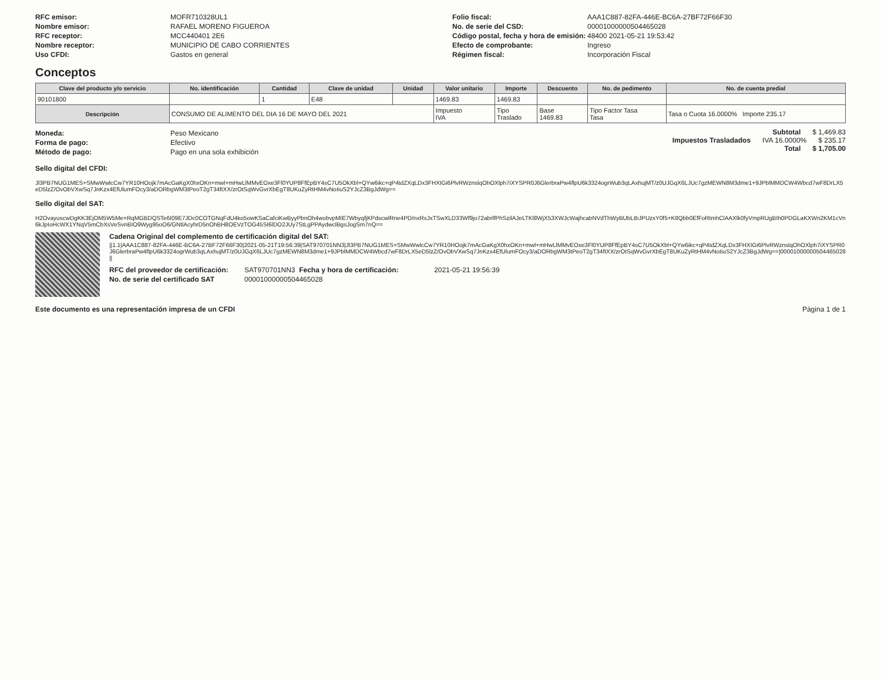RFC emisor: MOFR710328UL1
Nombre emisor: RAFAEL MORENO FIGUEROA
RFC receptor: MCC440401 2E6
Nombre receptor: MUNICIPIO DE CABO CORRIENTES
Uso CFDI: Gastos en general
Folio fiscal: AAA1C887-82FA-446E-BC6A-27BF72F66F30
No. de serie del CSD: 00001000000504465028
Código postal, fecha y hora de emisión: 48400 2021-05-21 19:53:42
Efecto de comprobante: Ingreso
Régimen fiscal: Incorporación Fiscal
Conceptos
| Clave del producto y/o servicio | No. identificación | Cantidad | Clave de unidad | Unidad | Valor unitario | Importe | Descuento | No. de pedimento | No. de cuenta predial |
| --- | --- | --- | --- | --- | --- | --- | --- | --- | --- |
| 90101800 | | 1 | E48 | | 1469.83 | 1469.83 | | | |
| Descripción | CONSUMO DE ALIMENTO DEL DIA 16 DE MAYO DEL 2021 | | | | Impuesto IVA | Tipo Traslado | Base 1469.83 | Tipo Factor Tasa Tasa | Tasa o Cuota 16.0000% Importe 235.17 |
Moneda: Peso Mexicano
Forma de pago: Efectivo
Método de pago: Pago en una sola exhibición
Subtotal $ 1,469.83
Impuestos Trasladados IVA 16.0000% $ 235.17
Total $ 1,705.00
Sello digital del CFDI:
Jl3PB7NUG1MES+SMwWwlcCw7YR10HOojk7mAcGaKgX0hxOKn+mwl+mHwLlMMvEOxe3Fl0YUP8FfEpBY4sC7U5OkXbl+QYw6ikc+qP4tdZXqLDx3FHXIGi6PlvRWznslqOhOXlph7iXYSPR0J6GlerbraPw4flpU6k3324ogrWub3qLAxhujMT/z0UJGqX6LJUc7gzMEWN8M3dme1+9JPblMMDCW4Wbcd7wF8DrLX5eD5lzZ/OvObVXwSq7JnKzx4EfUlumFOcy3/aDORbgWM3tPeoT2gT34ftXX/zrOtSqWvGvrXbEgT8UKuZyRtHM4vNoIiuS2YJcZ3BgJdWg==
Sello digital del SAT:
H2OvayuscwDgKK3EjOM5W5Me+RqMGBDQSTe6I09E7JDc0COTGNqFdU4ko5owKSaCafciKwByyPbnOh4wobvpMIE7WbyqfjKPdscwlRne4PD/nxRxJxTSwXLD33Wf9jo72abrlfPhSzilAJeLTKl8WjX53XWJcWajhcabNVdThWyBUbLtbJPUzxY0f5+K8Qbb0EfFoRtmhClAAXlk0fyVmpRUgBIh0PDGLaKXWn2KM1cVn6kJpIoHcWX1YNqV5mCbXsVeSvnBIO9Wyg95oO6/GNtlAcyhrD5nOhBH8OEVzTOG45SI6lDO2JUy7StLgPPAydwclBgsJogSm7nQ==
Cadena Original del complemento de certificación digital del SAT:
||1.1|AAA1C887-82FA-446E-BC6A-27BF72F66F30|2021-05-21T19:56:39|SAT970701NN3|Jl3PB7NUG1MES+SMwWwlcCw7YR10HOojk7mAcGaKgX0hxOKn+mwl+mHwLlMMvEOxe3Fl0YUP8FfEpBY4sC7U5OkXbl+QYw6ikc+qP4tdZXqLDx3FHXIGi6PlvRWznslqOhOXlph7iXYSPR0J6GlerbraPw4flpU6k3324ogrWub3qLAxhujMT/z0UJGqX6LJUc7gzMEWN8M3dme1+9JPblMMDCW4Wbcd7wF8DrLX5eD5lzZ/OvObVXwSq7JnKzx4EfUlumFOcy3/aDORbgWM3tPeoT2gT34ftXX/zrOtSqWvGvrXbEgT8UKuZyRtHM4vNoIiuS2YJcZ3BgJdWg==|00001000000504465028||
RFC del proveedor de certificación: SAT970701NN3 Fecha y hora de certificación: 2021-05-21 19:56:39
No. de serie del certificado SAT 00001000000504465028
Este documento es una representación impresa de un CFDI Página 1 de 1